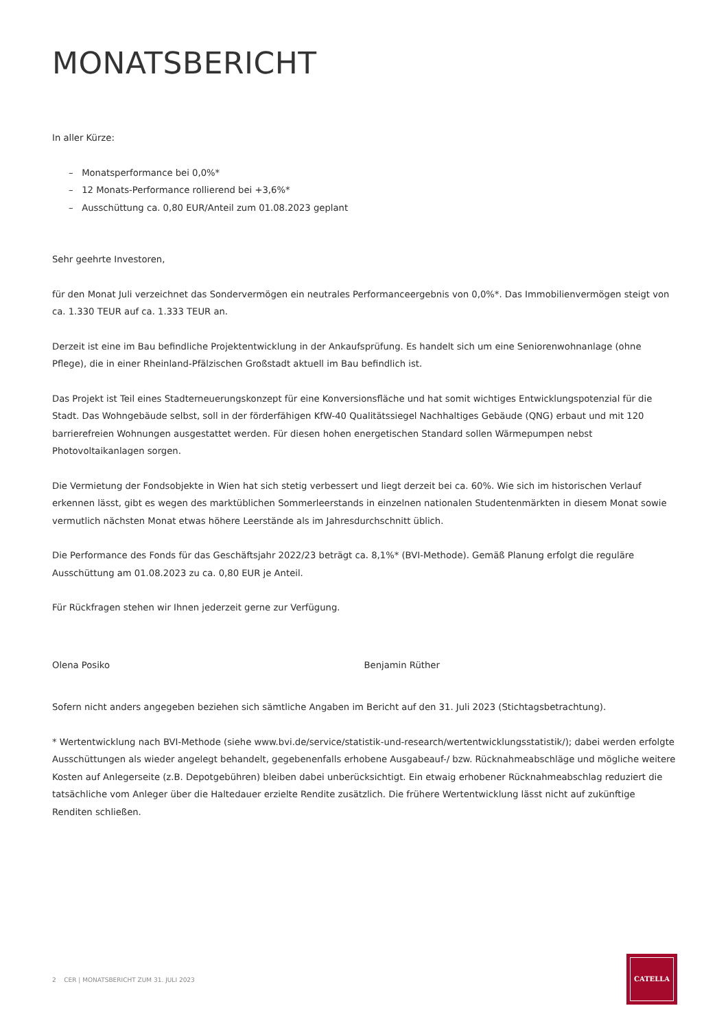MONATSBERICHT
In aller Kürze:
– Monatsperformance bei 0,0%*
– 12 Monats-Performance rollierend bei +3,6%*
– Ausschüttung ca. 0,80 EUR/Anteil zum 01.08.2023 geplant
Sehr geehrte Investoren,
für den Monat Juli verzeichnet das Sondervermögen ein neutrales Performanceergebnis von 0,0%*. Das Immobilienvermögen steigt von ca. 1.330 TEUR auf ca. 1.333 TEUR an.
Derzeit ist eine im Bau befindliche Projektentwicklung in der Ankaufsprüfung. Es handelt sich um eine Seniorenwohnanlage (ohne Pflege), die in einer Rheinland-Pfälzischen Großstadt aktuell im Bau befindlich ist.
Das Projekt ist Teil eines Stadterneuerungskonzept für eine Konversionsfläche und hat somit wichtiges Entwicklungspotenzial für die Stadt. Das Wohngebäude selbst, soll in der förderfähigen KfW-40 Qualitätssiegel Nachhaltiges Gebäude (QNG) erbaut und mit 120 barrierefreien Wohnungen ausgestattet werden. Für diesen hohen energetischen Standard sollen Wärmepumpen nebst Photovoltaikanlagen sorgen.
Die Vermietung der Fondsobjekte in Wien hat sich stetig verbessert und liegt derzeit bei ca. 60%. Wie sich im historischen Verlauf erkennen lässt, gibt es wegen des marktüblichen Sommerleerstands in einzelnen nationalen Studentenmärkten in diesem Monat sowie vermutlich nächsten Monat etwas höhere Leerstände als im Jahresdurchschnitt üblich.
Die Performance des Fonds für das Geschäftsjahr 2022/23 beträgt ca. 8,1%* (BVI-Methode). Gemäß Planung erfolgt die reguläre Ausschüttung am 01.08.2023 zu ca. 0,80 EUR je Anteil.
Für Rückfragen stehen wir Ihnen jederzeit gerne zur Verfügung.
Olena Posiko Benjamin Rüther
Sofern nicht anders angegeben beziehen sich sämtliche Angaben im Bericht auf den 31. Juli 2023 (Stichtagsbetrachtung).
* Wertentwicklung nach BVI-Methode (siehe www.bvi.de/service/statistik-und-research/wertentwicklungsstatistik/); dabei werden erfolgte Ausschüttungen als wieder angelegt behandelt, gegebenenfalls erhobene Ausgabeauf-/ bzw. Rücknahmeabschläge und mögliche weitere Kosten auf Anlegerseite (z.B. Depotgebühren) bleiben dabei unberücksichtigt. Ein etwaig erhobener Rücknahmeabschlag reduziert die tatsächliche vom Anleger über die Haltedauer erzielte Rendite zusätzlich. Die frühere Wertentwicklung lässt nicht auf zukünftige Renditen schließen.
2 CER | MONATSBERICHT ZUM 31. JULI 2023
CATELLA